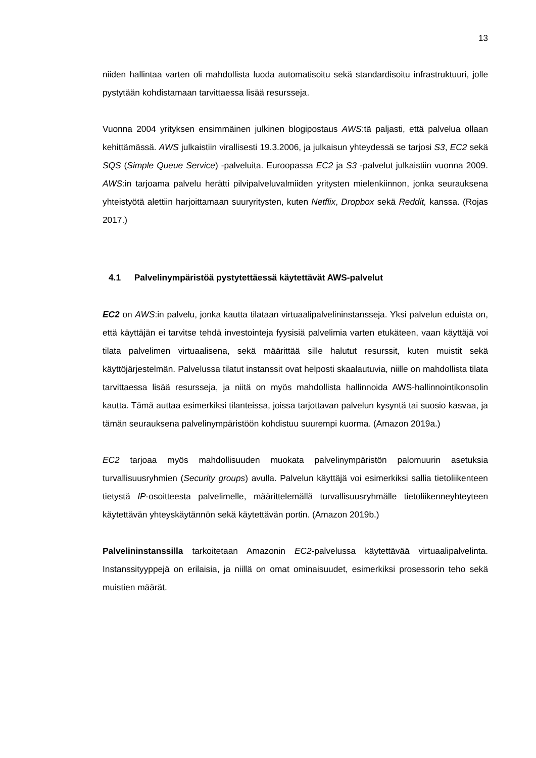13
niiden hallintaa varten oli mahdollista luoda automatisoitu sekä standardisoitu infrastruktuuri, jolle pystytään kohdistamaan tarvittaessa lisää resursseja.
Vuonna 2004 yrityksen ensimmäinen julkinen blogipostaus AWS:tä paljasti, että palvelua ollaan kehittämässä. AWS julkaistiin virallisesti 19.3.2006, ja julkaisun yhteydessä se tarjosi S3, EC2 sekä SQS (Simple Queue Service) -palveluita. Euroopassa EC2 ja S3 -palvelut julkaistiin vuonna 2009. AWS:in tarjoama palvelu herätti pilvipalveluvalmiiden yritysten mielenkiinnon, jonka seurauksena yhteistyötä alettiin harjoittamaan suuryritysten, kuten Netflix, Dropbox sekä Reddit, kanssa. (Rojas 2017.)
4.1 Palvelinympäristöä pystytettäessä käytettävät AWS-palvelut
EC2 on AWS:in palvelu, jonka kautta tilataan virtuaalipalvelininstansseja. Yksi palvelun eduista on, että käyttäjän ei tarvitse tehdä investointeja fyysisiä palvelimia varten etukäteen, vaan käyttäjä voi tilata palvelimen virtuaalisena, sekä määrittää sille halutut resurssit, kuten muistit sekä käyttöjärjestelmän. Palvelussa tilatut instanssit ovat helposti skaalautuvia, niille on mahdollista tilata tarvittaessa lisää resursseja, ja niitä on myös mahdollista hallinnoida AWS-hallinnointikonsolin kautta. Tämä auttaa esimerkiksi tilanteissa, joissa tarjottavan palvelun kysyntä tai suosio kasvaa, ja tämän seurauksena palvelinympäristöön kohdistuu suurempi kuorma. (Amazon 2019a.)
EC2 tarjoaa myös mahdollisuuden muokata palvelinympäristön palomuurin asetuksia turvallisuusryhmien (Security groups) avulla. Palvelun käyttäjä voi esimerkiksi sallia tietoliikenteen tietystä IP-osoitteesta palvelimelle, määrittelemällä turvallisuusryhmälle tietoliikenneyhteyteen käytettävän yhteyskäytännön sekä käytettävän portin. (Amazon 2019b.)
Palvelininstanssilla tarkoitetaan Amazonin EC2-palvelussa käytettävää virtuaalipalvelinta. Instanssityyppejä on erilaisia, ja niillä on omat ominaisuudet, esimerkiksi prosessorin teho sekä muistien määrät.